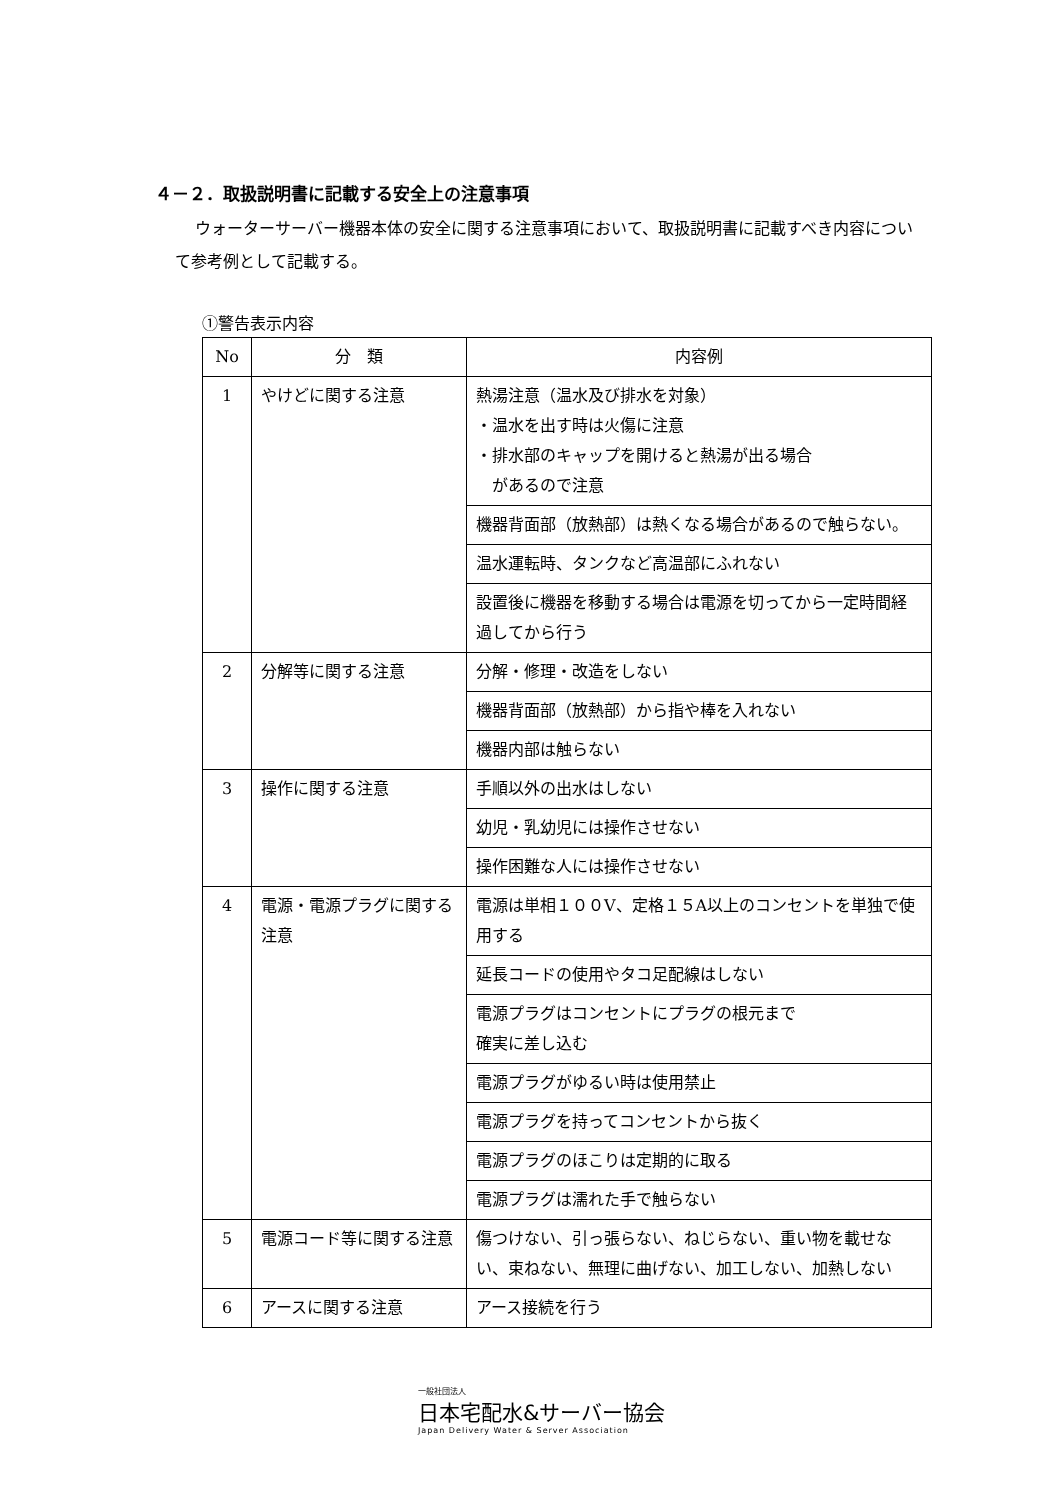４－２．取扱説明書に記載する安全上の注意事項
ウォーターサーバー機器本体の安全に関する注意事項において、取扱説明書に記載すべき内容について参考例として記載する。
①警告表示内容
| No | 分 類 | 内容例 |
| --- | --- | --- |
| 1 | やけどに関する注意 | 熱湯注意（温水及び排水を対象） ・温水を出す時は火傷に注意 ・排水部のキャップを開けると熱湯が出る場合 があるので注意 |
| | | 機器背面部（放熱部）は熱くなる場合があるので触らない。 |
| | | 温水運転時、タンクなど高温部にふれない |
| | | 設置後に機器を移動する場合は電源を切ってから一定時間経過してから行う |
| 2 | 分解等に関する注意 | 分解・修理・改造をしない |
| | | 機器背面部（放熱部）から指や棒を入れない |
| | | 機器内部は触らない |
| 3 | 操作に関する注意 | 手順以外の出水はしない |
| | | 幼児・乳幼児には操作させない |
| | | 操作困難な人には操作させない |
| 4 | 電源・電源プラグに関する注意 | 電源は単相１００V、定格１５A以上のコンセントを単独で使用する |
| | | 延長コードの使用やタコ足配線はしない |
| | | 電源プラグはコンセントにプラグの根元まで 確実に差し込む |
| | | 電源プラグがゆるい時は使用禁止 |
| | | 電源プラグを持ってコンセントから抜く |
| | | 電源プラグのほこりは定期的に取る |
| | | 電源プラグは濡れた手で触らない |
| 5 | 電源コード等に関する注意 | 傷つけない、引っ張らない、ねじらない、重い物を載せない、束ねない、無理に曲げない、加工しない、加熱しない |
| 6 | アースに関する注意 | アース接続を行う |
一般社団法人
日本宅配水&サーバー協会
Japan Delivery Water & Server Association